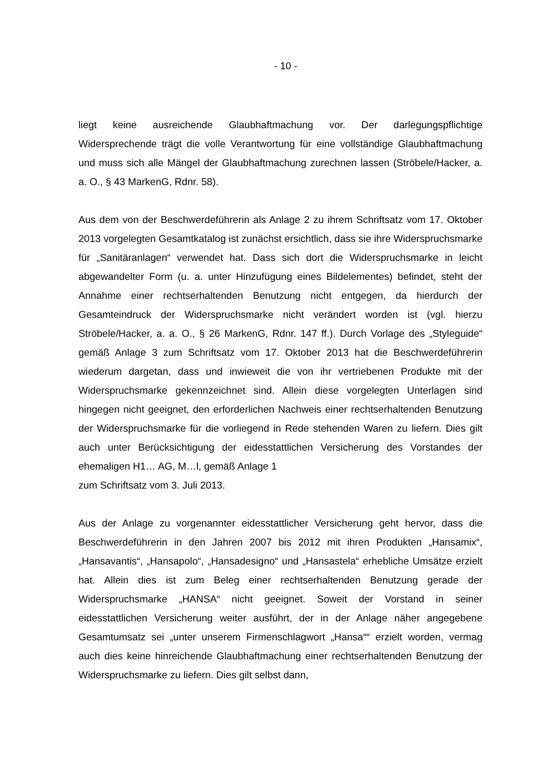- 10 -
liegt keine ausreichende Glaubhaftmachung vor. Der darlegungspflichtige Widersprechende trägt die volle Verantwortung für eine vollständige Glaubhaftmachung und muss sich alle Mängel der Glaubhaftmachung zurechnen lassen (Ströbele/Hacker, a. a. O., § 43 MarkenG, Rdnr. 58).
Aus dem von der Beschwerdeführerin als Anlage 2 zu ihrem Schriftsatz vom 17. Oktober 2013 vorgelegten Gesamtkatalog ist zunächst ersichtlich, dass sie ihre Widerspruchsmarke für „Sanitäranlagen“ verwendet hat. Dass sich dort die Widerspruchsmarke in leicht abgewandelter Form (u. a. unter Hinzufügung eines Bildelementes) befindet, steht der Annahme einer rechtserhaltenden Benutzung nicht entgegen, da hierdurch der Gesamteindruck der Widerspruchsmarke nicht verändert worden ist (vgl. hierzu Ströbele/Hacker, a. a. O., § 26 MarkenG, Rdnr. 147 ff.). Durch Vorlage des „Styleguide“ gemäß Anlage 3 zum Schriftsatz vom 17. Oktober 2013 hat die Beschwerdeführerin wiederum dargetan, dass und inwieweit die von ihr vertriebenen Produkte mit der Widerspruchsmarke gekennzeichnet sind. Allein diese vorgelegten Unterlagen sind hingegen nicht geeignet, den erforderlichen Nachweis einer rechtserhaltenden Benutzung der Widerspruchsmarke für die vorliegend in Rede stehenden Waren zu liefern. Dies gilt auch unter Berücksichtigung der eidesstattlichen Versicherung des Vorstandes der ehemaligen H1… AG, M…l, gemäß Anlage 1
zum Schriftsatz vom 3. Juli 2013.
Aus der Anlage zu vorgenannter eidesstattlicher Versicherung geht hervor, dass die Beschwerdeführerin in den Jahren 2007 bis 2012 mit ihren Produkten „Hansamix“, „Hansavantis“, „Hansapolo“, „Hansadesigno“ und „Hansastela“ erhebliche Umsätze erzielt hat. Allein dies ist zum Beleg einer rechtserhaltenden Benutzung gerade der Widerspruchsmarke „HANSA“ nicht geeignet. Soweit der Vorstand in seiner eidesstattlichen Versicherung weiter ausführt, der in der Anlage näher angegebene Gesamtumsatz sei „unter unserem Firmenschlagwort „Hansa““ erzielt worden, vermag auch dies keine hinreichende Glaubhaftmachung einer rechtserhaltenden Benutzung der Widerspruchsmarke zu liefern. Dies gilt selbst dann,